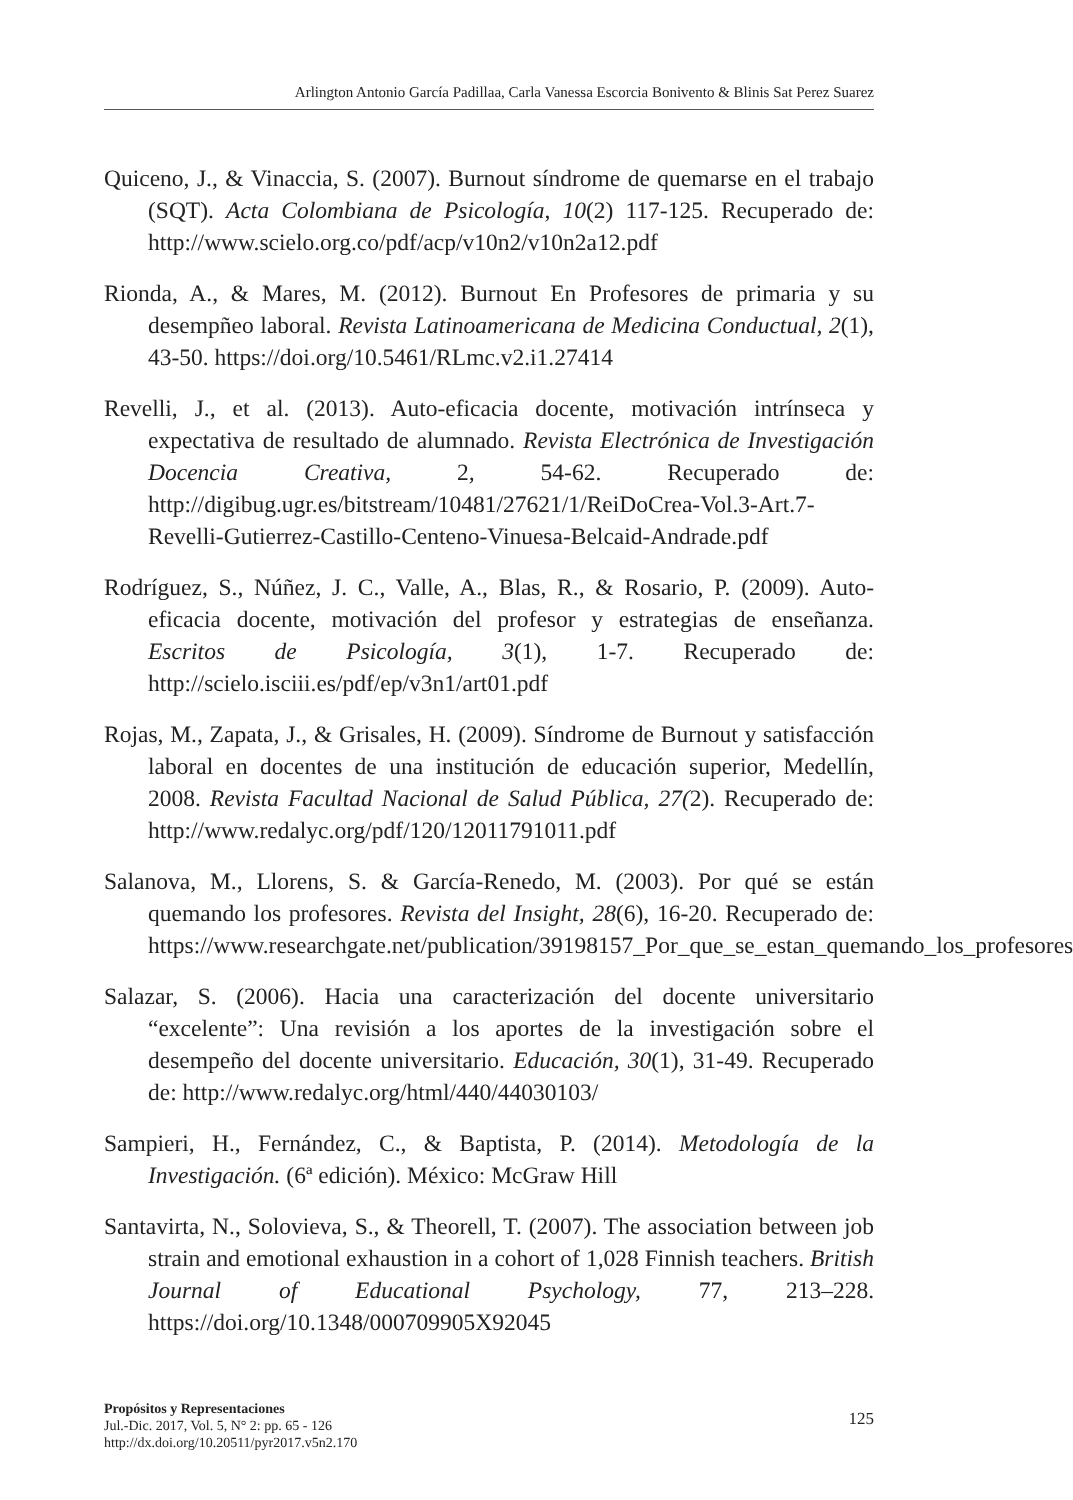Arlington Antonio García Padillaa, Carla Vanessa Escorcia Bonivento & Blinis Sat Perez Suarez
Quiceno, J., & Vinaccia, S. (2007). Burnout síndrome de quemarse en el trabajo (SQT). Acta Colombiana de Psicología, 10(2) 117-125. Recuperado de: http://www.scielo.org.co/pdf/acp/v10n2/v10n2a12.pdf
Rionda, A., & Mares, M. (2012). Burnout En Profesores de primaria y su desempñeo laboral. Revista Latinoamericana de Medicina Conductual, 2(1), 43-50. https://doi.org/10.5461/RLmc.v2.i1.27414
Revelli, J., et al. (2013). Auto-eficacia docente, motivación intrínseca y expectativa de resultado de alumnado. Revista Electrónica de Investigación Docencia Creativa, 2, 54-62. Recuperado de: http://digibug.ugr.es/bitstream/10481/27621/1/ReiDoCrea-Vol.3-Art.7-Revelli-Gutierrez-Castillo-Centeno-Vinuesa-Belcaid-Andrade.pdf
Rodríguez, S., Núñez, J. C., Valle, A., Blas, R., & Rosario, P. (2009). Auto-eficacia docente, motivación del profesor y estrategias de enseñanza. Escritos de Psicología, 3(1), 1-7. Recuperado de: http://scielo.isciii.es/pdf/ep/v3n1/art01.pdf
Rojas, M., Zapata, J., & Grisales, H. (2009). Síndrome de Burnout y satisfacción laboral en docentes de una institución de educación superior, Medellín, 2008. Revista Facultad Nacional de Salud Pública, 27(2). Recuperado de: http://www.redalyc.org/pdf/120/12011791011.pdf
Salanova, M., Llorens, S. & García-Renedo, M. (2003). Por qué se están quemando los profesores. Revista del Insight, 28(6), 16-20. Recuperado de: https://www.researchgate.net/publication/39198157_Por_que_se_estan_quemando_los_profesores
Salazar, S. (2006). Hacia una caracterización del docente universitario “excelente”: Una revisión a los aportes de la investigación sobre el desempeño del docente universitario. Educación, 30(1), 31-49. Recuperado de: http://www.redalyc.org/html/440/44030103/
Sampieri, H., Fernández, C., & Baptista, P. (2014). Metodología de la Investigación. (6ª edición). México: McGraw Hill
Santavirta, N., Solovieva, S., & Theorell, T. (2007). The association between job strain and emotional exhaustion in a cohort of 1,028 Finnish teachers. British Journal of Educational Psychology, 77, 213–228. https://doi.org/10.1348/000709905X92045
Propósitos y Representaciones
Jul.-Dic. 2017, Vol. 5, N° 2: pp. 65 - 126
http://dx.doi.org/10.20511/pyr2017.v5n2.170
125